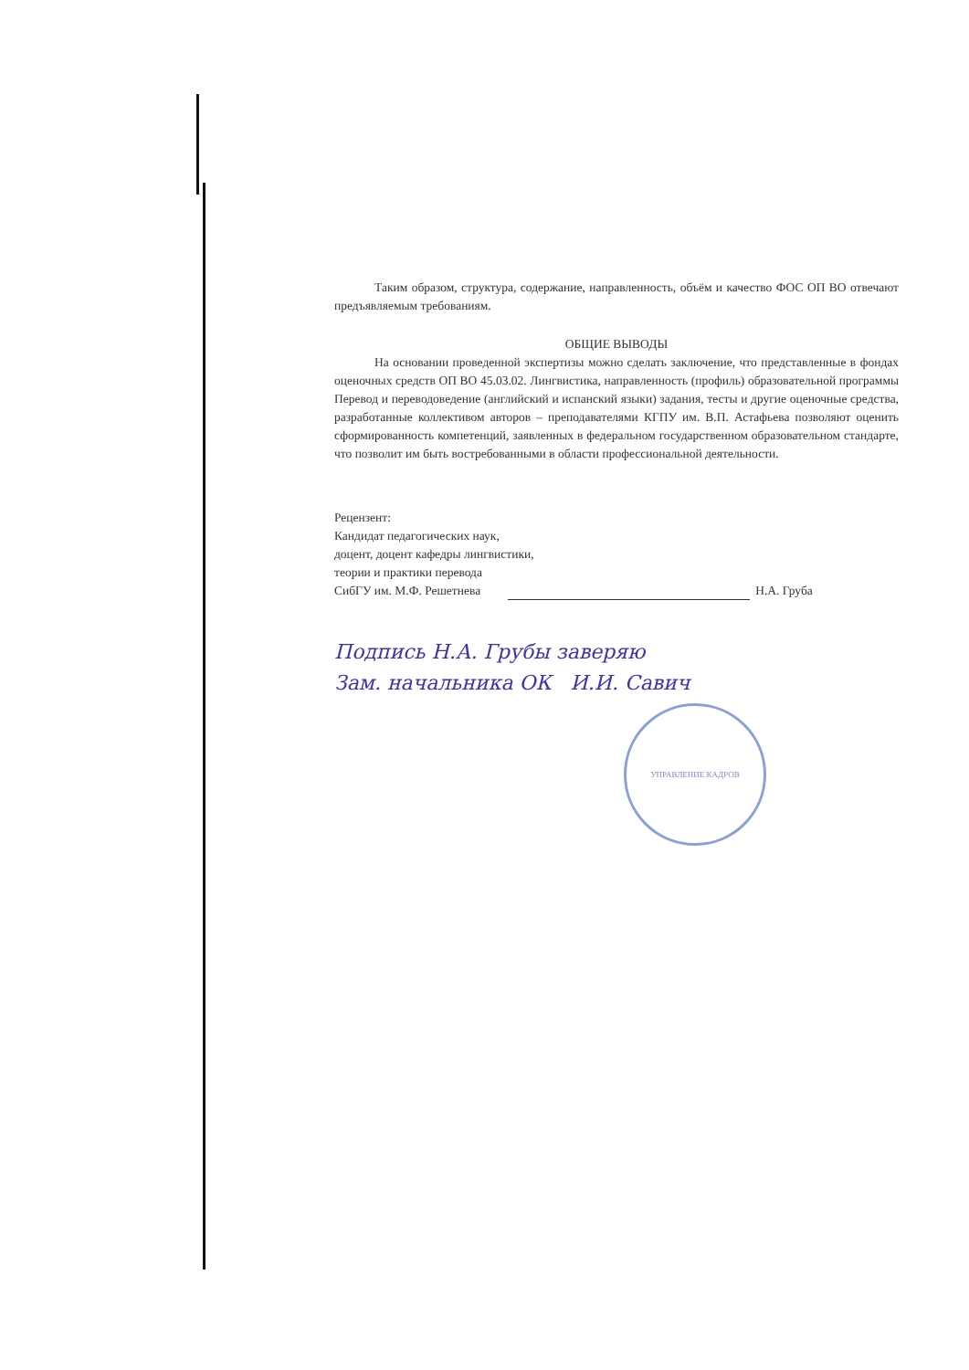Таким образом, структура, содержание, направленность, объём и качество ФОС ОП ВО отвечают предъявляемым требованиям.
ОБЩИЕ ВЫВОДЫ
На основании проведенной экспертизы можно сделать заключение, что представленные в фондах оценочных средств ОП ВО 45.03.02. Лингвистика, направленность (профиль) образовательной программы Перевод и переводоведение (английский и испанский языки) задания, тесты и другие оценочные средства, разработанные коллективом авторов – преподавателями КГПУ им. В.П. Астафьева позволяют оценить сформированность компетенций, заявленных в федеральном государственном образовательном стандарте, что позволит им быть востребованными в области профессиональной деятельности.
Рецензент:
Кандидат педагогических наук,
доцент, доцент кафедры лингвистики,
теории и практики перевода
СибГУ им. М.Ф. Решетнева Н.А. Груба
Подпись Н.А. Грубы заверяю
Зам. начальника ОК И.И. Савич
УПРАВЛЕНИЕ КАДРОВ